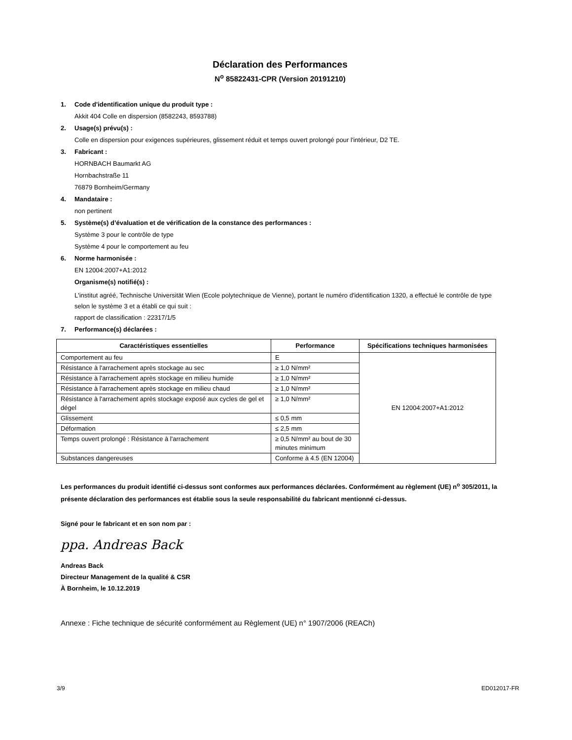Déclaration des Performances
N<sup>o</sup> 85822431-CPR (Version 20191210)
1. Code d'identification unique du produit type :
Akkit 404 Colle en dispersion (8582243, 8593788)
2. Usage(s) prévu(s) :
Colle en dispersion pour exigences supérieures, glissement réduit et temps ouvert prolongé pour l'intérieur, D2 TE.
3. Fabricant :
HORNBACH Baumarkt AG
Hornbachstraße 11
76879 Bornheim/Germany
4. Mandataire :
non pertinent
5. Système(s) d’évaluation et de vérification de la constance des performances :
Système 3 pour le contrôle de type
Système 4 pour le comportement au feu
6. Norme harmonisée :
EN 12004:2007+A1:2012
Organisme(s) notifié(s) :
L'institut agréé, Technische Universität Wien (Ecole polytechnique de Vienne), portant le numéro d'identification 1320, a effectué le contrôle de type selon le système 3 et a établi ce qui suit :
rapport de classification : 22317/1/5
7. Performance(s) déclarées :
| Caractéristiques essentielles | Performance | Spécifications techniques harmonisées |
| --- | --- | --- |
| Comportement au feu | E | EN 12004:2007+A1:2012 |
| Résistance à l'arrachement après stockage au sec | ≥ 1,0 N/mm² | |
| Résistance à l'arrachement après stockage en milieu humide | ≥ 1,0 N/mm² | |
| Résistance à l'arrachement après stockage en milieu chaud | ≥ 1,0 N/mm² | |
| Résistance à l'arrachement après stockage exposé aux cycles de gel et dégel | ≥ 1,0 N/mm² | |
| Glissement | ≤ 0,5 mm | |
| Déformation | ≤ 2,5 mm | |
| Temps ouvert prolongé : Résistance à l'arrachement | ≥ 0,5 N/mm² au bout de 30 minutes minimum | |
| Substances dangereuses | Conforme à 4.5 (EN 12004) | |
Les performances du produit identifié ci-dessus sont conformes aux performances déclarées. Conformément au règlement (UE) n<sup>o</sup> 305/2011, la présente déclaration des performances est établie sous la seule responsabilité du fabricant mentionné ci-dessus.
Signé pour le fabricant et en son nom par :
ppa. Andreas Back
Andreas Back
Directeur Management de la qualité & CSR
À Bornheim, le 10.12.2019
Annexe : Fiche technique de sécurité conformément au Règlement (UE) n° 1907/2006 (REACh)
3/9 ED012017-FR